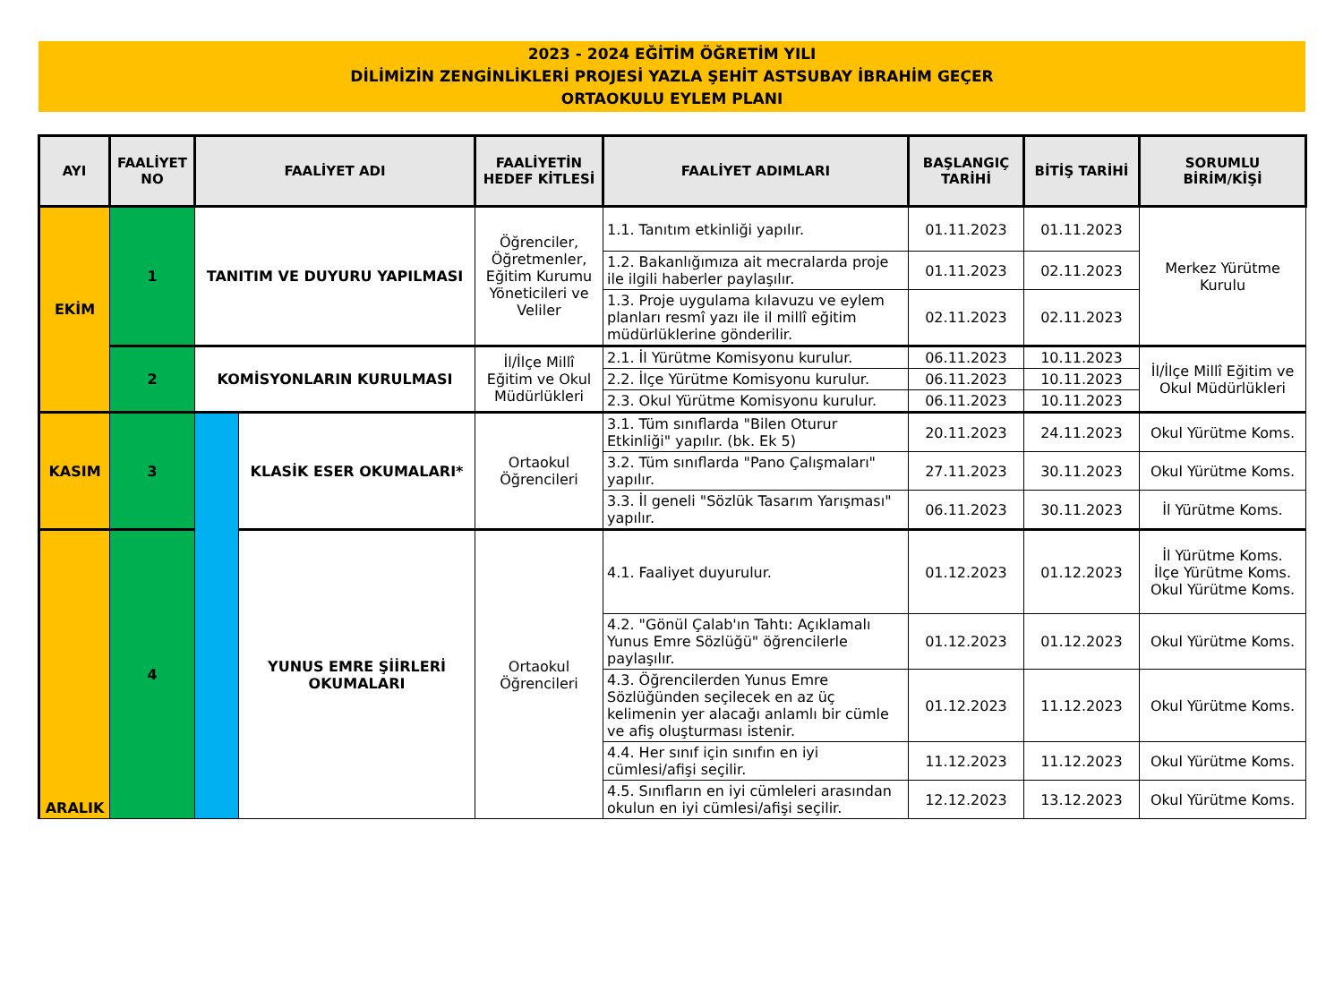2023 - 2024 EĞİTİM ÖĞRETİM YILI
DİLİMİZİN ZENGİNLİKLERİ PROJESİ YAZLA ŞEHİT ASTSUBAY İBRAHİM GEÇER
ORTAOKULU EYLEM PLANI
| AYI | FAALİYET NO | FAALİYET ADI | | FAALİYETİN HEDEF KİTLESİ | FAALİYET ADIMLARI | BAŞLANGIÇ TARİHİ | BİTİŞ TARİHİ | SORUMLU BİRİM/KİŞİ |
| --- | --- | --- | --- | --- | --- | --- | --- | --- |
| EKİM | 1 | TANITIM VE DUYURU YAPILMASI | | Öğrenciler, Öğretmenler, Eğitim Kurumu Yöneticileri ve Veliler | 1.1. Tanıtım etkinliği yapılır. | 01.11.2023 | 01.11.2023 | Merkez Yürütme Kurulu |
| | | | | | 1.2. Bakanlığımıza ait mecralarda proje ile ilgili haberler paylaşılır. | 01.11.2023 | 02.11.2023 | |
| | | | | | 1.3. Proje uygulama kılavuzu ve eylem planları resmî yazı ile il millî eğitim müdürlüklerine gönderilir. | 02.11.2023 | 02.11.2023 | |
| | 2 | KOMİSYONLARIN KURULMASI | | İl/İlçe Millî Eğitim ve Okul Müdürlükleri | 2.1. İl Yürütme Komisyonu kurulur. | 06.11.2023 | 10.11.2023 | İl/İlçe Millî Eğitim ve Okul Müdürlükleri |
| | | | | | 2.2. İlçe Yürütme Komisyonu kurulur. | 06.11.2023 | 10.11.2023 | |
| | | | | | 2.3. Okul Yürütme Komisyonu kurulur. | 06.11.2023 | 10.11.2023 | |
| KASIM | 3 | | KLASİK ESER OKUMALARI* | Ortaokul Öğrencileri | 3.1. Tüm sınıflarda "Bilen Oturur Etkinliği" yapılır. (bk. Ek 5) | 20.11.2023 | 24.11.2023 | Okul Yürütme Koms. |
| | | | | | 3.2. Tüm sınıflarda "Pano Çalışmaları" yapılır. | 27.11.2023 | 30.11.2023 | Okul Yürütme Koms. |
| | | | | | 3.3. İl geneli "Sözlük Tasarım Yarışması" yapılır. | 06.11.2023 | 30.11.2023 | İl Yürütme Koms. |
| ARALIK | 4 | | YUNUS EMRE ŞİİRLERİ OKUMALARI | Ortaokul Öğrencileri | 4.1. Faaliyet duyurulur. | 01.12.2023 | 01.12.2023 | İl Yürütme Koms. İlçe Yürütme Koms. Okul Yürütme Koms. |
| | | | | | 4.2. "Gönül Çalab'ın Tahtı: Açıklamalı Yunus Emre Sözlüğü" öğrencilerle paylaşılır. | 01.12.2023 | 01.12.2023 | Okul Yürütme Koms. |
| | | | | | 4.3. Öğrencilerden Yunus Emre Sözlüğünden seçilecek en az üç kelimenin yer alacağı anlamlı bir cümle ve afiş oluşturması istenir. | 01.12.2023 | 11.12.2023 | Okul Yürütme Koms. |
| | | | | | 4.4. Her sınıf için sınıfın en iyi cümlesi/afişi seçilir. | 11.12.2023 | 11.12.2023 | Okul Yürütme Koms. |
| | | | | | 4.5. Sınıfların en iyi cümleleri arasından okulun en iyi cümlesi/afişi seçilir. | 12.12.2023 | 13.12.2023 | Okul Yürütme Koms. |